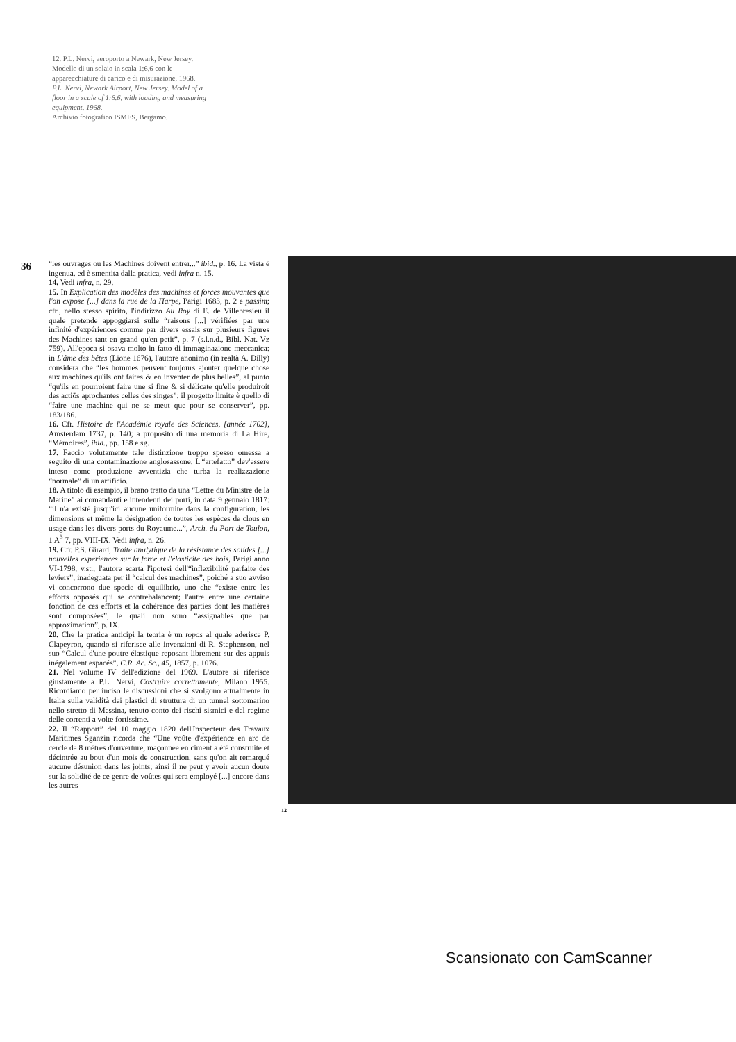12. P.L. Nervi, aeroporto a Newark, New Jersey. Modello di un solaio in scala 1:6,6 con le apparecchiature di carico e di misurazione, 1968.
P.L. Nervi, Newark Airport, New Jersey. Model of a floor in a scale of 1:6.6, with loading and measuring equipment, 1968.
Archivio fotografico ISMES, Bergamo.
36
“les ouvrages où les Machines doivent entrer...” ibid., p. 16. La vista è ingenua, ed è smentita dalla pratica, vedi infra n. 15.
14. Vedi infra, n. 29.
15. In Explication des modèles des machines et forces mouvantes que l'on expose [...] dans la rue de la Harpe, Parigi 1683, p. 2 e passim; cfr., nello stesso spirito, l'indirizzo Au Roy di E. de Villebresieu il quale pretende appoggiarsi sulle “raisons [...] vérifiées par une infinité d'expériences comme par divers essais sur plusieurs figures des Machines tant en grand qu'en petit”, p. 7 (s.l.n.d., Bibl. Nat. Vz 759). All'epoca si osava molto in fatto di immaginazione meccanica: in L'âme des bêtes (Lione 1676), l'autore anonimo (in realtà A. Dilly) considera che “les hommes peuvent toujours ajouter quelque chose aux machines qu'ils ont faites & en inventer de plus belles”, al punto “qu'ils en pourroient faire une si fine & si délicate qu'elle produiroit des actiõs aprochantes celles des singes”; il progetto limite è quello di “faire une machine qui ne se meut que pour se conserver”, pp. 183/186.
16. Cfr. Histoire de l'Académie royale des Sciences, [année 1702], Amsterdam 1737, p. 140; a proposito di una memoria di La Hire, “Mémoires”, ibid., pp. 158 e sg.
17. Faccio volutamente tale distinzione troppo spesso omessa a seguito di una contaminazione anglosassone. L'“artefatto” dev'essere inteso come produzione avventizia che turba la realizzazione “normale” di un artificio.
18. A titolo di esempio, il brano tratto da una “Lettre du Ministre de la Marine” ai comandanti e intendenti dei porti, in data 9 gennaio 1817: “il n'a existé jusqu'ici aucune uniformité dans la configuration, les dimensions et même la désignation de toutes les espèces de clous en usage dans les divers ports du Royaume...”, Arch. du Port de Toulon, 1 A<sup>3</sup> 7, pp. VIII-IX. Vedi infra, n. 26.
19. Cfr. P.S. Girard, Traité analytique de la résistance des solides [...] nouvelles expériences sur la force et l'élasticité des bois, Parigi anno VI-1798, v.st.; l'autore scarta l'ipotesi dell'“inflexibilité parfaite des leviers”, inadeguata per il “calcul des machines”, poiché a suo avviso vi concorrono due specie di equilibrio, uno che “existe entre les efforts opposés qui se contrebalancent; l'autre entre une certaine fonction de ces efforts et la cohérence des parties dont les matières sont composées”, le quali non sono “assignables que par approximation”, p. IX.
20. Che la pratica anticipi la teoria è un topos al quale aderisce P. Clapeyron, quando si riferisce alle invenzioni di R. Stephenson, nel suo “Calcul d'une poutre élastique reposant librement sur des appuis inégalement espacés”, C.R. Ac. Sc., 45, 1857, p. 1076.
21. Nel volume IV dell'edizione del 1969. L'autore si riferisce giustamente a P.L. Nervi, Costruire correttamente, Milano 1955. Ricordiamo per inciso le discussioni che si svolgono attualmente in Italia sulla validità dei plastici di struttura di un tunnel sottomarino nello stretto di Messina, tenuto conto dei rischi sismici e del regime delle correnti a volte fortissime.
22. Il “Rapport” del 10 maggio 1820 dell'Inspecteur des Travaux Maritimes Sganzin ricorda che “Une voûte d'expérience en arc de cercle de 8 mètres d'ouverture, maçonnée en ciment a été construite et décintrée au bout d'un mois de construction, sans qu'on ait remarqué aucune désunion dans les joints; ainsi il ne peut y avoir aucun doute sur la solidité de ce genre de voûtes qui sera employé [...] encore dans les autres
12
Scansionato con CamScanner